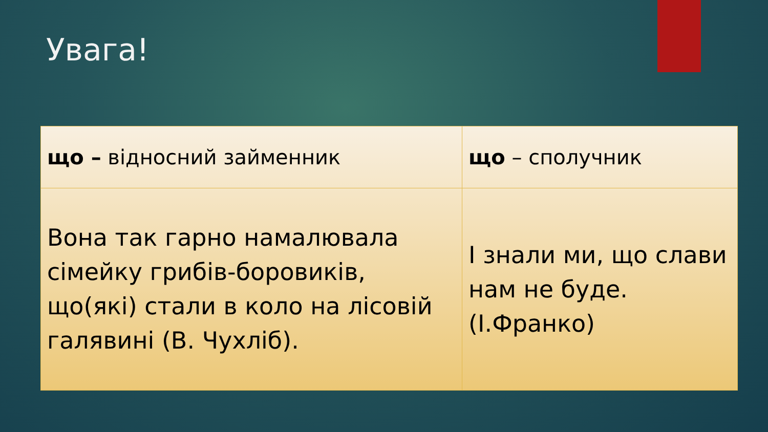Увага!
| що – відносний займенник | що – сполучник |
| Вона так гарно намалювала сімейку грибів-боровиків, що(які) стали в коло на лісовій галявині (В. Чухліб). | І знали ми, що слави нам не буде. (І.Франко) |